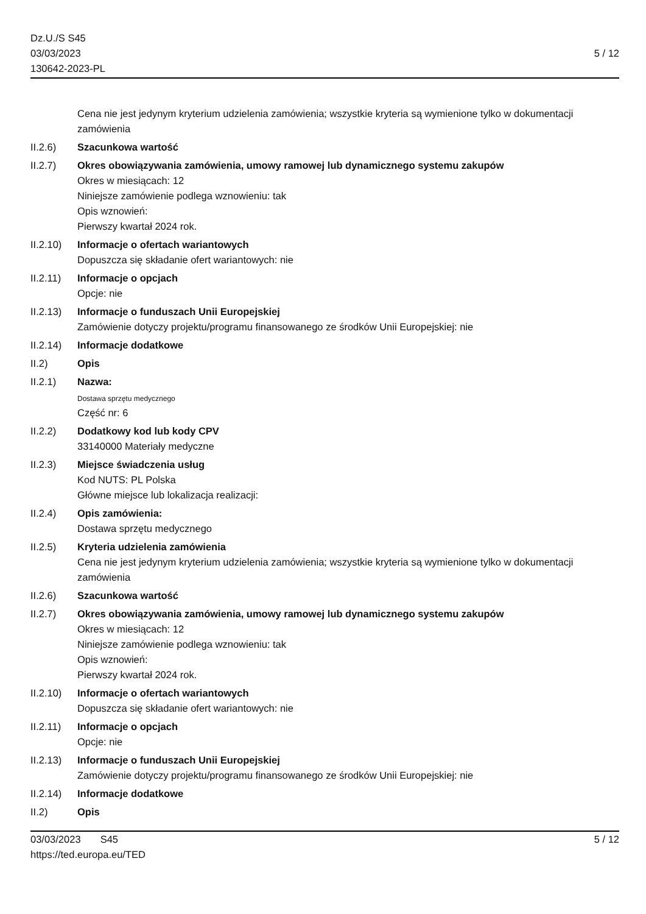Dz.U./S S45
03/03/2023
130642-2023-PL
5 / 12
Cena nie jest jedynym kryterium udzielenia zamówienia; wszystkie kryteria są wymienione tylko w dokumentacji zamówienia
II.2.6) Szacunkowa wartość
II.2.7) Okres obowiązywania zamówienia, umowy ramowej lub dynamicznego systemu zakupów
Okres w miesiącach: 12
Niniejsze zamówienie podlega wznowieniu: tak
Opis wznowień:
Pierwszy kwartał 2024 rok.
II.2.10)
Informacje o ofertach wariantowych
Dopuszcza się składanie ofert wariantowych: nie
II.2.11)
Informacje o opcjach
Opcje: nie
II.2.13)
Informacje o funduszach Unii Europejskiej
Zamówienie dotyczy projektu/programu finansowanego ze środków Unii Europejskiej: nie
II.2.14)
Informacje dodatkowe
II.2) Opis
II.2.1) Nazwa:
Dostawa sprzętu medycznego
Część nr: 6
II.2.2) Dodatkowy kod lub kody CPV
33140000 Materiały medyczne
II.2.3) Miejsce świadczenia usług
Kod NUTS: PL Polska
Główne miejsce lub lokalizacja realizacji:
II.2.4) Opis zamówienia:
Dostawa sprzętu medycznego
II.2.5) Kryteria udzielenia zamówienia
Cena nie jest jedynym kryterium udzielenia zamówienia; wszystkie kryteria są wymienione tylko w dokumentacji zamówienia
II.2.6) Szacunkowa wartość
II.2.7) Okres obowiązywania zamówienia, umowy ramowej lub dynamicznego systemu zakupów
Okres w miesiącach: 12
Niniejsze zamówienie podlega wznowieniu: tak
Opis wznowień:
Pierwszy kwartał 2024 rok.
II.2.10)
Informacje o ofertach wariantowych
Dopuszcza się składanie ofert wariantowych: nie
II.2.11)
Informacje o opcjach
Opcje: nie
II.2.13)
Informacje o funduszach Unii Europejskiej
Zamówienie dotyczy projektu/programu finansowanego ze środków Unii Europejskiej: nie
II.2.14)
Informacje dodatkowe
II.2) Opis
03/03/2023 S45
https://ted.europa.eu/TED
5 / 12